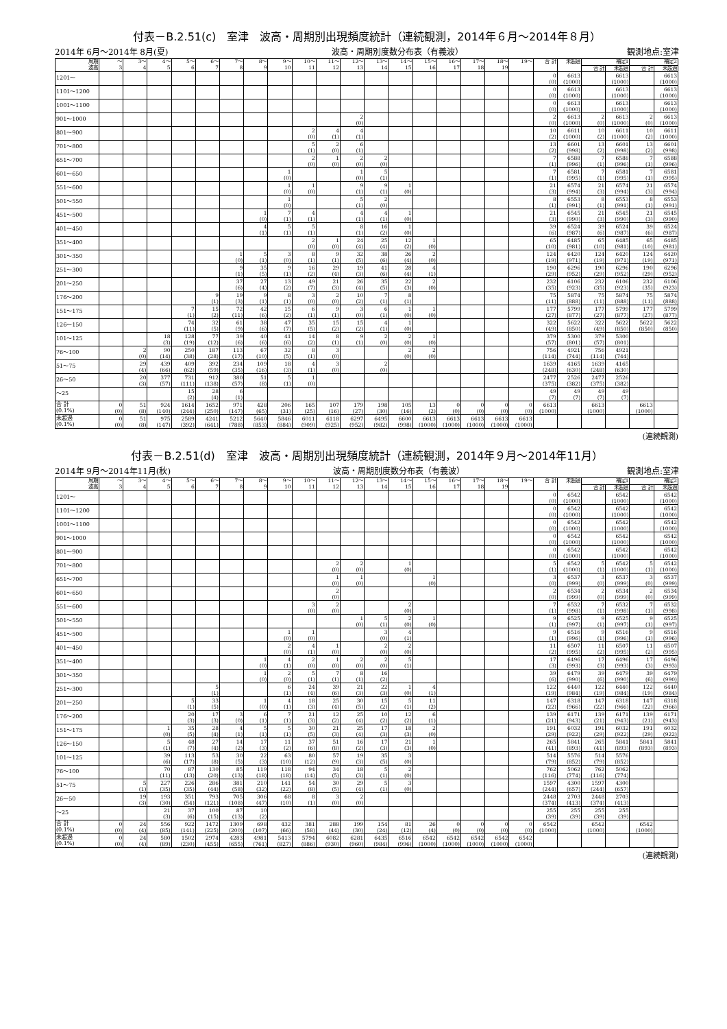付表－B.2.51(c)　室津　波高・周期別出現頻度統計（連続観測，2014年６月～2014年８月）
2014年 6月～2014年 8月(夏) 波高・周期別度数分布表（有義波） 観測地点:室津
| 周期 波高 | ～ 3 | 3～ 4 | 4～ 5 | 5～ 6 | 6～ 7 | 7～ 8 | 8～ 9 | 9～ 10 | 10～ 11 | 11～ 12 | 12～ 13 | 13～ 14 | 14～ 15 | 15～ 16 | 16～ 17 | 17～ 18 | 18～ 19 | 19～ | 合 計 | 未超過 | 補足1 | | 補足2 | |
| --- | --- | --- | --- | --- | --- | --- | --- | --- | --- | --- | --- | --- | --- | --- | --- | --- | --- | --- | --- | --- | --- | --- | --- | --- |
| | | | | | | | | | | | | | | | | | | | | | 合 計 | 未超過 | 合 計 | 未超過 |
| 1201～ | | | | | | | | | | | | | | | | | | | 0 (0) | 6613 (1000) | | 6613 (1000) | | 6613 (1000) |
| 1101～1200 | | | | | | | | | | | | | | | | | | | 0 (0) | 6613 (1000) | | 6613 (1000) | | 6613 (1000) |
| 1001～1100 | | | | | | | | | | | | | | | | | | | 0 (0) | 6613 (1000) | | 6613 (1000) | | 6613 (1000) |
| 901～1000 | | | | | | | | | | | 2 (0) | | | | | | | | 2 (0) | 6613 (1000) | 2 (0) | 6613 (1000) | 2 (0) | 6613 (1000) |
| 801～900 | | | | | | | | | 2 (0) | 4 (1) | 4 (1) | | | | | | | | 10 (2) | 6611 (1000) | 10 (2) | 6611 (1000) | 10 (2) | 6611 (1000) |
| 701～800 | | | | | | | | | 5 (1) | 2 (0) | 6 (1) | | | | | | | | 13 (2) | 6601 (998) | 13 (2) | 6601 (998) | 13 (2) | 6601 (998) |
| 651～700 | | | | | | | | | 2 (0) | 1 (0) | 2 (0) | 2 (0) | | | | | | | 7 (1) | 6588 (996) | 7 (1) | 6588 (996) | 7 (1) | 6588 (996) |
| 601～650 | | | | | | | | 1 (0) | | | 1 (0) | 5 (1) | | | | | | | 7 (1) | 6581 (995) | 7 (1) | 6581 (995) | 7 (1) | 6581 (995) |
| 551～600 | | | | | | | | 1 (0) | 1 (0) | | 9 (1) | 9 (1) | 1 (0) | | | | | | 21 (3) | 6574 (994) | 21 (3) | 6574 (994) | 21 (3) | 6574 (994) |
| 501～550 | | | | | | | | 1 (0) | | | 5 (1) | 2 (0) | | | | | | | 8 (1) | 6553 (991) | 8 (1) | 6553 (991) | 8 (1) | 6553 (991) |
| 451～500 | | | | | | | 1 (0) | 7 (1) | 4 (1) | | 4 (1) | 4 (1) | 1 (0) | | | | | | 21 (3) | 6545 (990) | 21 (3) | 6545 (990) | 21 (3) | 6545 (990) |
| 401～450 | | | | | | | 4 (1) | 5 (1) | 5 (1) | | 8 (1) | 16 (2) | 1 (0) | | | | | | 39 (6) | 6524 (987) | 39 (6) | 6524 (987) | 39 (6) | 6524 (987) |
| 351～400 | | | | | | | | | 2 (0) | 1 (0) | 24 (4) | 25 (4) | 12 (2) | 1 (0) | | | | | 65 (10) | 6485 (981) | 65 (10) | 6485 (981) | 65 (10) | 6485 (981) |
| 301～350 | | | | | | 1 (0) | 5 (1) | 3 (0) | 8 (1) | 9 (1) | 32 (5) | 38 (6) | 26 (4) | 2 (0) | | | | | 124 (19) | 6420 (971) | 124 (19) | 6420 (971) | 124 (19) | 6420 (971) |
| 251～300 | | | | | | 9 (1) | 35 (5) | 9 (1) | 16 (2) | 29 (4) | 19 (3) | 41 (6) | 28 (4) | 4 (1) | | | | | 190 (29) | 6296 (952) | 190 (29) | 6296 (952) | 190 (29) | 6296 (952) |
| 201～250 | | | | | | 37 (6) | 27 (4) | 13 (2) | 49 (7) | 21 (3) | 26 (4) | 35 (5) | 22 (3) | 2 (0) | | | | | 232 (35) | 6106 (923) | 232 (35) | 6106 (923) | 232 (35) | 6106 (923) |
| 176～200 | | | | | 9 (1) | 19 (3) | 9 (1) | 8 (1) | 3 (0) | 2 (0) | 10 (2) | 7 (1) | 8 (1) | | | | | | 75 (11) | 5874 (888) | 75 (11) | 5874 (888) | 75 (11) | 5874 (888) |
| 151～175 | | | | 7 (1) | 15 (2) | 72 (11) | 42 (6) | 15 (2) | 6 (1) | 9 (1) | 3 (0) | 6 (1) | 1 (0) | 1 (0) | | | | | 177 (27) | 5799 (877) | 177 (27) | 5799 (877) | 177 (27) | 5799 (877) |
| 126～150 | | | | 74 (11) | 32 (5) | 61 (9) | 38 (6) | 47 (7) | 35 (5) | 15 (2) | 15 (2) | 4 (1) | 1 (0) | | | | | | 322 (49) | 5622 (850) | 322 (49) | 5622 (850) | 5622 (850) | 5622 (850) |
| 101～125 | | | 18 (3) | 128 (19) | 77 (12) | 39 (6) | 40 (6) | 41 (6) | 14 (2) | 8 (1) | 9 (1) | 2 (0) | 2 (0) | 1 (0) | | | | | 379 (57) | 5300 (801) | 379 (57) | 5300 (801) | | |
| 76～100 | | 2 (0) | 90 (14) | 250 (38) | 187 (28) | 113 (17) | 67 (10) | 32 (5) | 8 (1) | 3 (0) | | | 2 (0) | 2 (0) | | | | | 756 (114) | 4921 (744) | 756 (114) | 4921 (744) | | |
| 51～75 | | 29 (4) | 439 (66) | 409 (62) | 392 (59) | 234 (35) | 109 (16) | 18 (3) | 4 (1) | 3 (0) | | 2 (0) | | | | | | | 1639 (248) | 4165 (630) | 1639 (248) | 4165 (630) | | |
| 26～50 | | 20 (3) | 377 (57) | 731 (111) | 912 (138) | 380 (57) | 51 (8) | 5 (1) | 1 (0) | | | | | | | | | | 2477 (375) | 2526 (382) | 2477 (375) | 2526 (382) | | |
| ～25 | | | | 15 (2) | 28 (4) | 6 (1) | | | | | | | | | | | | | 49 (7) | 49 (7) | 49 (7) | 49 (7) | | |
| 合 計 (0.1%) | 0 (0) | 51 (8) | 924 (140) | 1614 (244) | 1652 (250) | 971 (147) | 428 (65) | 206 (31) | 165 (25) | 107 (16) | 179 (27) | 198 (30) | 105 (16) | 13 (2) | 0 (0) | 0 (0) | 0 (0) | 0 (0) | 6613 (1000) | | 6613 (1000) | | 6613 (1000) | |
| 未超過 (0.1%) | 0 (0) | 51 (8) | 975 (147) | 2589 (392) | 4241 (641) | 5212 (788) | 5640 (853) | 5846 (884) | 6011 (909) | 6118 (925) | 6297 (952) | 6495 (982) | 6600 (998) | 6613 (1000) | 6613 (1000) | 6613 (1000) | 6613 (1000) | 6613 (1000) | | | | | | |
(連続観測)
付表－B.2.51(d)　室津　波高・周期別出現頻度統計（連続観測，2014年９月～2014年11月）
2014年 9月～2014年11月(秋) 波高・周期別度数分布表（有義波） 観測地点:室津
| 周期 波高 | ～ 3 | 3～ 4 | 4～ 5 | 5～ 6 | 6～ 7 | 7～ 8 | 8～ 9 | 9～ 10 | 10～ 11 | 11～ 12 | 12～ 13 | 13～ 14 | 14～ 15 | 15～ 16 | 16～ 17 | 17～ 18 | 18～ 19 | 19～ | 合 計 | 未超過 | 補足1 | | 補足2 | |
| --- | --- | --- | --- | --- | --- | --- | --- | --- | --- | --- | --- | --- | --- | --- | --- | --- | --- | --- | --- | --- | --- | --- | --- | --- |
| | | | | | | | | | | | | | | | | | | | | | 合 計 | 未超過 | 合 計 | 未超過 |
| 1201～ | | | | | | | | | | | | | | | | | | | 0 (0) | 6542 (1000) | | 6542 (1000) | | 6542 (1000) |
| 1101～1200 | | | | | | | | | | | | | | | | | | | 0 (0) | 6542 (1000) | | 6542 (1000) | | 6542 (1000) |
| 1001～1100 | | | | | | | | | | | | | | | | | | | 0 (0) | 6542 (1000) | | 6542 (1000) | | 6542 (1000) |
| 901～1000 | | | | | | | | | | | | | | | | | | | 0 (0) | 6542 (1000) | | 6542 (1000) | | 6542 (1000) |
| 801～900 | | | | | | | | | | | | | | | | | | | 0 (0) | 6542 (1000) | | 6542 (1000) | | 6542 (1000) |
| 701～800 | | | | | | | | | | 2 (0) | 2 (0) | | 1 (0) | | | | | | 5 (1) | 6542 (1000) | 5 (1) | 6542 (1000) | 5 (1) | 6542 (1000) |
| 651～700 | | | | | | | | | | 1 (0) | 1 (0) | | | 1 (0) | | | | | 3 (0) | 6537 (999) | 3 (0) | 6537 (999) | 3 (0) | 6537 (999) |
| 601～650 | | | | | | | | | | 2 (0) | | | | | | | | | 2 (0) | 6534 (999) | 2 (0) | 6534 (999) | 2 (0) | 6534 (999) |
| 551～600 | | | | | | | | | 3 (0) | 2 (0) | | | 2 (0) | | | | | | 7 (1) | 6532 (998) | 7 (1) | 6532 (998) | 7 (1) | 6532 (998) |
| 501～550 | | | | | | | | | | | 1 (0) | 5 (1) | 2 (0) | 1 (0) | | | | | 9 (1) | 6525 (997) | 9 (1) | 6525 (997) | 9 (1) | 6525 (997) |
| 451～500 | | | | | | | | 1 (0) | 1 (0) | | | 3 (0) | 4 (1) | | | | | | 9 (1) | 6516 (996) | 9 (1) | 6516 (996) | 9 (1) | 6516 (996) |
| 401～450 | | | | | | | | 2 (0) | 4 (1) | 1 (0) | | 2 (0) | 2 (0) | | | | | | 11 (2) | 6507 (995) | 11 (2) | 6507 (995) | 11 (2) | 6507 (995) |
| 351～400 | | | | | | | 1 (0) | 4 (1) | 2 (0) | 1 (0) | 2 (0) | 2 (0) | 5 (1) | | | | | | 17 (3) | 6496 (993) | 17 (3) | 6496 (993) | 17 (3) | 6496 (993) |
| 301～350 | | | | | | | 1 (0) | 2 (0) | 5 (1) | 7 (1) | 8 (1) | 16 (2) | | | | | | | 39 (6) | 6479 (990) | 39 (6) | 6479 (990) | 39 (6) | 6479 (990) |
| 251～300 | | | | | 5 (1) | | | 6 (1) | 24 (4) | 39 (6) | 21 (3) | 22 (3) | 1 (0) | 4 (1) | | | | | 122 (19) | 6440 (984) | 122 (19) | 6440 (984) | 122 (19) | 6440 (984) |
| 201～250 | | | | 5 (1) | 33 (5) | | 1 (0) | 4 (1) | 18 (3) | 25 (4) | 30 (5) | 15 (2) | 5 (1) | 11 (2) | | | | | 147 (22) | 6318 (966) | 147 (22) | 6318 (966) | 147 (22) | 6318 (966) |
| 176～200 | | | | 20 (3) | 17 (3) | 3 (0) | 6 (1) | 7 (1) | 21 (3) | 12 (2) | 25 (4) | 10 (2) | 12 (2) | 6 (1) | | | | | 139 (21) | 6171 (943) | 139 (21) | 6171 (943) | 139 (21) | 6171 (943) |
| 151～175 | | | 1 (0) | 35 (5) | 28 (4) | 4 (1) | 5 (1) | 5 (1) | 30 (5) | 21 (3) | 25 (4) | 17 (3) | 18 (3) | 2 (0) | | | | | 191 (29) | 6032 (922) | 191 (29) | 6032 (922) | 191 (29) | 6032 (922) |
| 126～150 | | | 5 (1) | 48 (7) | 27 (4) | 14 (2) | 17 (3) | 11 (2) | 37 (6) | 51 (8) | 16 (2) | 17 (3) | 21 (3) | 1 (0) | | | | | 265 (41) | 5841 (893) | 265 (41) | 5841 (893) | 5841 (893) | 5841 (893) |
| 101～125 | | | 39 (6) | 113 (17) | 53 (8) | 30 (5) | 22 (3) | 63 (10) | 80 (12) | 57 (9) | 19 (3) | 35 (5) | 3 (0) | | | | | | 514 (79) | 5576 (852) | 514 (79) | 5576 (852) | | |
| 76～100 | | | 70 (11) | 87 (13) | 130 (20) | 85 (13) | 119 (18) | 118 (18) | 94 (14) | 34 (5) | 18 (3) | 5 (1) | 2 (0) | | | | | | 762 (116) | 5062 (774) | 762 (116) | 5062 (774) | | |
| 51～75 | | 5 (1) | 227 (35) | 226 (35) | 286 (44) | 381 (58) | 210 (32) | 141 (22) | 54 (8) | 30 (5) | 29 (4) | 5 (1) | 3 (0) | | | | | | 1597 (244) | 4300 (657) | 1597 (244) | 4300 (657) | | |
| 26～50 | | 19 (3) | 193 (30) | 351 (54) | 793 (121) | 705 (108) | 306 (47) | 68 (10) | 8 (1) | 3 (0) | 2 (0) | | | | | | | | 2448 (374) | 2703 (413) | 2448 (374) | 2703 (413) | | |
| ～25 | | | 21 (3) | 37 (6) | 100 (15) | 87 (13) | 10 (2) | | | | | | | | | | | | 255 (39) | 255 (39) | 255 (39) | 255 (39) | | |
| 合 計 (0.1%) | 0 (0) | 24 (4) | 556 (85) | 922 (141) | 1472 (225) | 1309 (200) | 698 (107) | 432 (66) | 381 (58) | 288 (44) | 199 (30) | 154 (24) | 81 (12) | 26 (4) | 0 (0) | 0 (0) | 0 (0) | 0 (0) | 6542 (1000) | | 6542 (1000) | | 6542 (1000) | |
| 未超過 (0.1%) | 0 (0) | 24 (4) | 580 (89) | 1502 (230) | 2974 (455) | 4283 (655) | 4981 (761) | 5413 (827) | 5794 (886) | 6082 (930) | 6281 (960) | 6435 (984) | 6516 (996) | 6542 (1000) | 6542 (1000) | 6542 (1000) | 6542 (1000) | 6542 (1000) | | | | | | |
(連続観測)